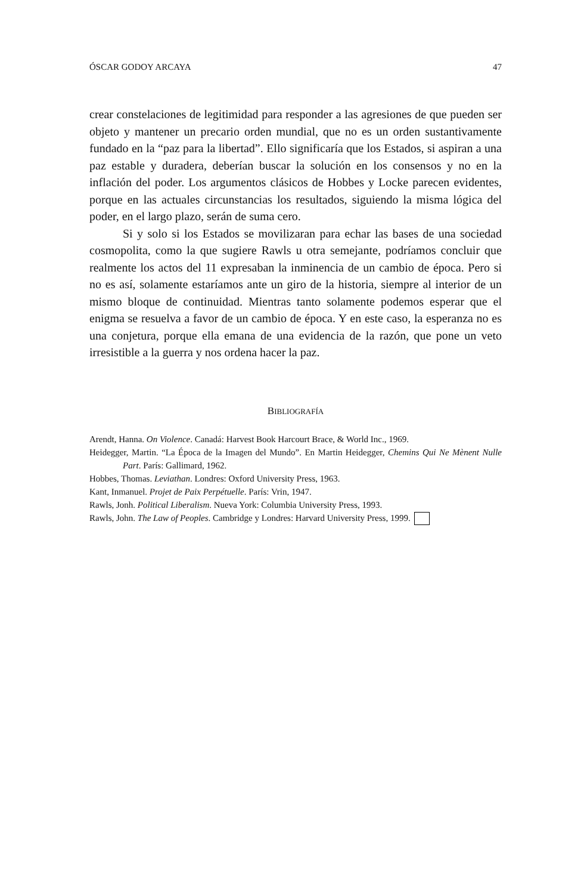ÓSCAR GODOY ARCAYA 47
crear constelaciones de legitimidad para responder a las agresiones de que pueden ser objeto y mantener un precario orden mundial, que no es un orden sustantivamente fundado en la “paz para la libertad”. Ello significaría que los Estados, si aspiran a una paz estable y duradera, deberían buscar la solución en los consensos y no en la inflación del poder. Los argumentos clásicos de Hobbes y Locke parecen evidentes, porque en las actuales circunstancias los resultados, siguiendo la misma lógica del poder, en el largo plazo, serán de suma cero.
Si y solo si los Estados se movilizaran para echar las bases de una sociedad cosmopolita, como la que sugiere Rawls u otra semejante, podríamos concluir que realmente los actos del 11 expresaban la inminencia de un cambio de época. Pero si no es así, solamente estaríamos ante un giro de la historia, siempre al interior de un mismo bloque de continuidad. Mientras tanto solamente podemos esperar que el enigma se resuelva a favor de un cambio de época. Y en este caso, la esperanza no es una conjetura, porque ella emana de una evidencia de la razón, que pone un veto irresistible a la guerra y nos ordena hacer la paz.
BIBLIOGRAFÍA
Arendt, Hanna. On Violence. Canadá: Harvest Book Harcourt Brace, & World Inc., 1969.
Heidegger, Martin. “La Época de la Imagen del Mundo”. En Martin Heidegger, Chemins Qui Ne Mènent Nulle Part. París: Gallimard, 1962.
Hobbes, Thomas. Leviathan. Londres: Oxford University Press, 1963.
Kant, Inmanuel. Projet de Paix Perpétuelle. París: Vrin, 1947.
Rawls, Jonh. Political Liberalism. Nueva York: Columbia University Press, 1993.
Rawls, John. The Law of Peoples. Cambridge y Londres: Harvard University Press, 1999.